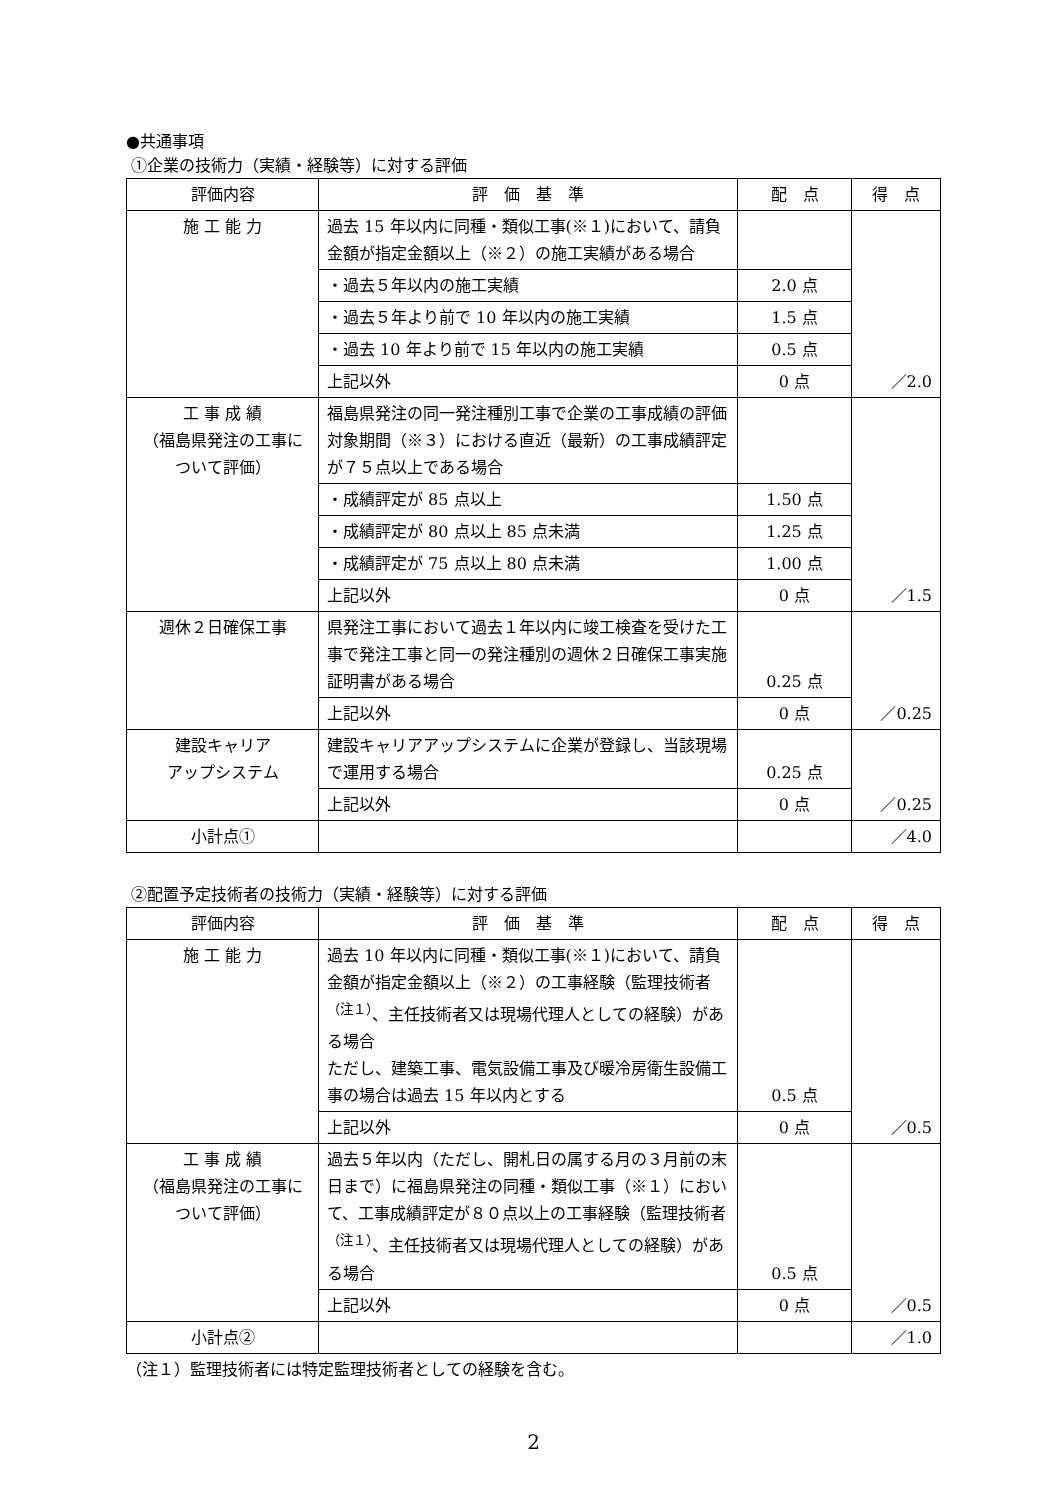●共通事項
①企業の技術力（実績・経験等）に対する評価
| 評価内容 | 評 価 基 準 | 配 点 | 得 点 |
| --- | --- | --- | --- |
| 施 工 能 力 | 過去 15 年以内に同種・類似工事(※１)において、請負金額が指定金額以上（※２）の施工実績がある場合 | | ／2.0 |
| | ・過去５年以内の施工実績 | 2.0 点 | |
| | ・過去５年より前で 10 年以内の施工実績 | 1.5 点 | |
| | ・過去 10 年より前で 15 年以内の施工実績 | 0.5 点 | |
| | 上記以外 | 0 点 | |
| 工 事 成 績 （福島県発注の工事について評価） | 福島県発注の同一発注種別工事で企業の工事成績の評価対象期間（※３）における直近（最新）の工事成績評定が７５点以上である場合 | | ／1.5 |
| | ・成績評定が 85 点以上 | 1.50 点 | |
| | ・成績評定が 80 点以上 85 点未満 | 1.25 点 | |
| | ・成績評定が 75 点以上 80 点未満 | 1.00 点 | |
| | 上記以外 | 0 点 | |
| 週休２日確保工事 | 県発注工事において過去１年以内に竣工検査を受けた工事で発注工事と同一の発注種別の週休２日確保工事実施証明書がある場合 | 0.25 点 | ／0.25 |
| | 上記以外 | 0 点 | |
| 建設キャリア アップシステム | 建設キャリアアップシステムに企業が登録し、当該現場で運用する場合 | 0.25 点 | ／0.25 |
| | 上記以外 | 0 点 | |
| 小計点① | | | ／4.0 |
②配置予定技術者の技術力（実績・経験等）に対する評価
| 評価内容 | 評 価 基 準 | 配 点 | 得 点 |
| --- | --- | --- | --- |
| 施 工 能 力 | 過去 10 年以内に同種・類似工事(※１)において、請負金額が指定金額以上（※２）の工事経験（監理技術者<sup>（注１）</sup>、主任技術者又は現場代理人としての経験）がある場合 ただし、建築工事、電気設備工事及び暖冷房衛生設備工事の場合は過去 15 年以内とする | 0.5 点 | ／0.5 |
| | 上記以外 | 0 点 | |
| 工 事 成 績 （福島県発注の工事について評価） | 過去５年以内（ただし、開札日の属する月の３月前の末日まで）に福島県発注の同種・類似工事（※１）において、工事成績評定が８０点以上の工事経験（監理技術者<sup>（注１）</sup>、主任技術者又は現場代理人としての経験）がある場合 | 0.5 点 | ／0.5 |
| | 上記以外 | 0 点 | |
| 小計点② | | | ／1.0 |
（注１）監理技術者には特定監理技術者としての経験を含む。
2